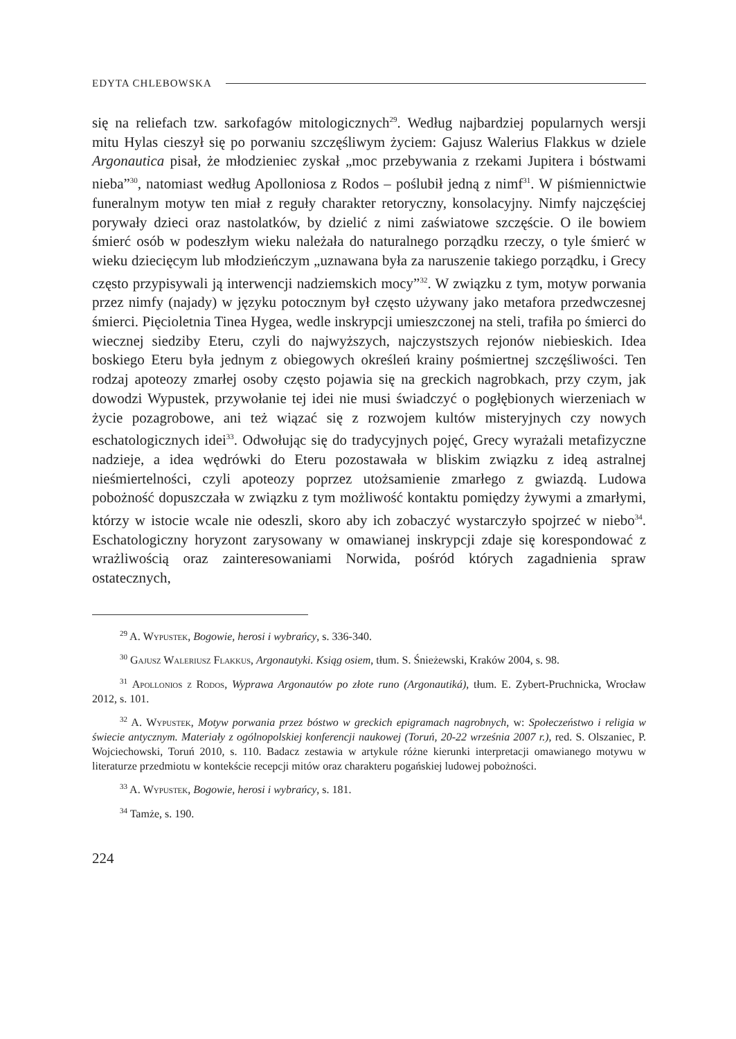EDYTA CHLEBOWSKA
się na reliefach tzw. sarkofagów mitologicznych<sup>29</sup>. Według najbardziej popularnych wersji mitu Hylas cieszył się po porwaniu szczęśliwym życiem: Gajusz Walerius Flakkus w dziele Argonautica pisał, że młodzieniec zyskał „moc przebywania z rzekami Jupitera i bóstwami nieba”<sup>30</sup>, natomiast według Apolloniosa z Rodos – poślubił jedną z nimf<sup>31</sup>. W piśmiennictwie funeralnym motyw ten miał z reguły charakter retoryczny, konsolacyjny. Nimfy najczęściej porywały dzieci oraz nastolatków, by dzielić z nimi zaświatowe szczęście. O ile bowiem śmierć osób w podeszłym wieku należała do naturalnego porządku rzeczy, o tyle śmierć w wieku dziecięcym lub młodzieńczym „uznawana była za naruszenie takiego porządku, i Grecy często przypisywali ją interwencji nadziemskich mocy”<sup>32</sup>. W związku z tym, motyw porwania przez nimfy (najady) w języku potocznym był często używany jako metafora przedwczesnej śmierci. Pięcioletnia Tinea Hygea, wedle inskrypcji umieszczonej na steli, trafiła po śmierci do wiecznej siedziby Eteru, czyli do najwyższych, najczystszych rejonów niebieskich. Idea boskiego Eteru była jednym z obiegowych określeń krainy pośmiertnej szczęśliwości. Ten rodzaj apoteozy zmarłej osoby często pojawia się na greckich nagrobkach, przy czym, jak dowodzi Wypustek, przywołanie tej idei nie musi świadczyć o pogłębionych wierzeniach w życie pozagrobowe, ani też wiązać się z rozwojem kultów misteryjnych czy nowych eschatologicznych idei<sup>33</sup>. Odwołując się do tradycyjnych pojęć, Grecy wyrażali metafizyczne nadzieje, a idea wędrówki do Eteru pozostawała w bliskim związku z ideą astralnej nieśmiertelności, czyli apoteozy poprzez utożsamienie zmarłego z gwiazdą. Ludowa pobożność dopuszczała w związku z tym możliwość kontaktu pomiędzy żywymi a zmarłymi, którzy w istocie wcale nie odeszli, skoro aby ich zobaczyć wystarczyło spojrzeć w niebo<sup>34</sup>. Eschatologiczny horyzont zarysowany w omawianej inskrypcji zdaje się korespondować z wrażliwością oraz zainteresowaniami Norwida, pośród których zagadnienia spraw ostatecznych,
<sup>29</sup> A. Wypustek, Bogowie, herosi i wybrańcy, s. 336-340.
<sup>30</sup> Gajusz Waleriusz Flakkus, Argonautyki. Ksiąg osiem, tłum. S. Śnieżewski, Kraków 2004, s. 98.
<sup>31</sup> Apollonios z Rodos, Wyprawa Argonautów po złote runo (Argonautiká), tłum. E. Zybert-Pruchnicka, Wrocław 2012, s. 101.
<sup>32</sup> A. Wypustek, Motyw porwania przez bóstwo w greckich epigramach nagrobnych, w: Społeczeństwo i religia w świecie antycznym. Materiały z ogólnopolskiej konferencji naukowej (Toruń, 20-22 września 2007 r.), red. S. Olszaniec, P. Wojciechowski, Toruń 2010, s. 110. Badacz zestawia w artykule różne kierunki interpretacji omawianego motywu w literaturze przedmiotu w kontekście recepcji mitów oraz charakteru pogańskiej ludowej pobożności.
<sup>33</sup> A. Wypustek, Bogowie, herosi i wybrańcy, s. 181.
<sup>34</sup> Tamże, s. 190.
224